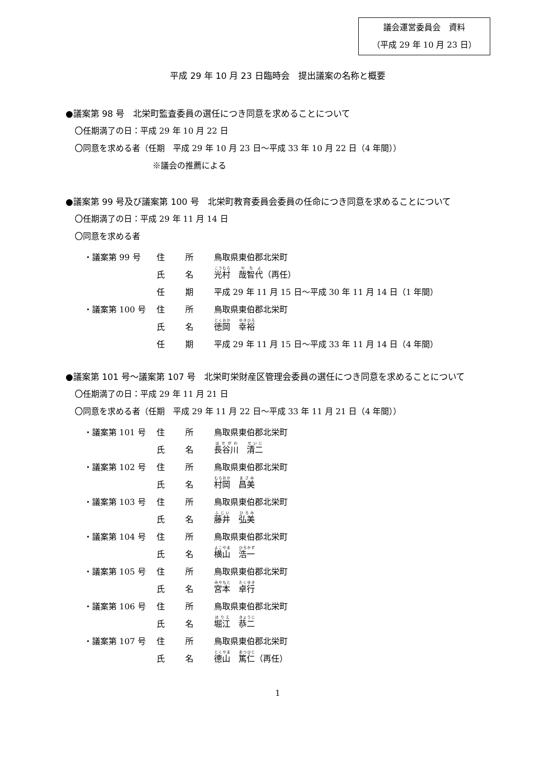議会運営委員会　資料
（平成 29 年 10 月 23 日）
平成 29 年 10 月 23 日臨時会　提出議案の名称と概要
●議案第 98 号　北栄町監査委員の選任につき同意を求めることについて
〇任期満了の日：平成 29 年 10 月 22 日
〇同意を求める者（任期　平成 29 年 10 月 23 日～平成 33 年 10 月 22 日（4 年間））
※議会の推薦による
●議案第 99 号及び議案第 100 号　北栄町教育委員会委員の任命につき同意を求めることについて
〇任期満了の日：平成 29 年 11 月 14 日
〇同意を求める者
| ・議案第 99 号 | 住 | 所 | 鳥取県東伯郡北栄町 |
| | 氏 | 名 | 光村 哉智代 （再任） |
| | 任 | 期 | 平成 29 年 11 月 15 日～平成 30 年 11 月 14 日（1 年間） |
| ・議案第 100 号 | 住 | 所 | 鳥取県東伯郡北栄町 |
| | 氏 | 名 | 徳岡 幸裕 |
| | 任 | 期 | 平成 29 年 11 月 15 日～平成 33 年 11 月 14 日（4 年間） |
●議案第 101 号～議案第 107 号　北栄町栄財産区管理会委員の選任につき同意を求めることについて
〇任期満了の日：平成 29 年 11 月 21 日
〇同意を求める者（任期　平成 29 年 11 月 22 日～平成 33 年 11 月 21 日（4 年間））
| ・議案第 101 号 | 住 | 所 | 鳥取県東伯郡北栄町 |
| | 氏 | 名 | 長谷川 清二 |
| ・議案第 102 号 | 住 | 所 | 鳥取県東伯郡北栄町 |
| | 氏 | 名 | 村岡 昌美 |
| ・議案第 103 号 | 住 | 所 | 鳥取県東伯郡北栄町 |
| | 氏 | 名 | 藤井 弘美 |
| ・議案第 104 号 | 住 | 所 | 鳥取県東伯郡北栄町 |
| | 氏 | 名 | 横山 浩一 |
| ・議案第 105 号 | 住 | 所 | 鳥取県東伯郡北栄町 |
| | 氏 | 名 | 宮本 卓行 |
| ・議案第 106 号 | 住 | 所 | 鳥取県東伯郡北栄町 |
| | 氏 | 名 | 堀江 恭二 |
| ・議案第 107 号 | 住 | 所 | 鳥取県東伯郡北栄町 |
| | 氏 | 名 | 德山 篤仁 （再任） |
1